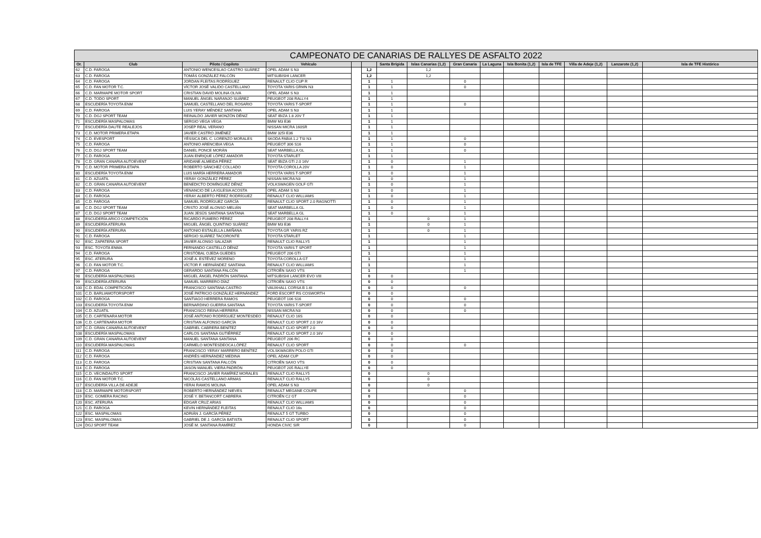| CAMPEONATO DE CANARIAS DE RALLYES DE ASFALTO 2022 | | | | | | | | | | | | | | |
| --- | --- | --- | --- | --- | --- | --- | --- | --- | --- | --- | --- | --- | --- | --- |
| Or. | Club | Piloto / Copiloto | Vehículo | | | Santa Brígida | Islas Canarias (1,2) | Gran Canaria | La Laguna | Isla Bonita (1,2) | Isla de TFE | Villa de Adeje (1,2) | Lanzarote (1,2) | Isla de TFE Histórico |
| 62 | C.D. FAROGA | ANTONIO WENCESLAO CASTRO SUÁREZ | OPEL ADAM S N3 | | 1,2 | | 1,2 | | | | | | | |
| 63 | C.D. FAROGA | TOMÁS GONZÁLEZ FALCÓN | MITSUBISHI LANCER | | 1,2 | | 1,2 | | | | | | | |
| 64 | C.D. FAROGA | JORDAN FLEITAS RODRÍGUEZ | RENAULT CLIO CUP R | | 1 | 1 | | 0 | | | | | | |
| 65 | C.D. FAN MOTOR T.C. | VÍCTOR JOSÉ VALIDO CASTELLANO | TOYOTA YARIS GRMN N3 | | 1 | 1 | | 0 | | | | | | |
| 66 | C.D. MARMAPE MOTOR SPORT | CRISTIAN DAVID MOLINA OLIVA | OPEL ADAM S N3 | | 1 | 1 | | | | | | | | |
| 67 | C.D. TODO SPORT | MANUEL ÁNGEL NARANJO SUÁREZ | PEUGEOT 208 RALLY4 | | 1 | 1 | | | | | | | | |
| 68 | ESCUDERÍA TOYOTA ENM | SAMUEL CASTELLANO DEL ROSARIO | TOYOTA YARIS T-SPORT | | 1 | 1 | | 0 | | | | | | |
| 69 | C.D. FAROGA | LUIS YERAY MÉNDEZ SANTANA | OPEL ADAM S N3 | | 1 | 1 | | | | | | | | |
| 70 | C.D. DGJ SPORT TEAM | REINALDO JAVIER MONZÓN DÉNIZ | SEAT IBIZA 1.8 20V T | | 1 | 1 | | | | | | | | |
| 71 | ESCUDERÍA MASPALOMAS | SERGIO VEGA VEGA | BMW M3 E36 | | 1 | 1 | | | | | | | | |
| 72 | ESCUDERÍA DAUTE REALEJOS | JOSEP REAL VERANO | NISSAN MICRA 160SR | | 1 | 1 | | | | | | | | |
| 73 | C.D. MOTOR PRIMERA ETAPA | JAVIER CASTRO JIMÉNEZ | BMW 325I E36 | | 1 | 1 | | | | | | | | |
| 74 | C.D. EVESPORT | YÉSSICA DEL C. LORENZO MORALES | SKODA FABIA 1.2 TSI N3 | | 1 | 1 | | 0 | | | | | | |
| 75 | C.D. FAROGA | ANTONIO ARENCIBIA VEGA | PEUGEOT 306 S16 | | 1 | 1 | | 0 | | | | | | |
| 76 | C.D. DGJ SPORT TEAM | DANIEL PONCE MORÁN | SEAT MARBELLA GL | | 1 | 1 | | 0 | | | | | | |
| 77 | C.D. FAROGA | JUAN ENRIQUE LÓPEZ AMADOR | TOYOTA STARLET | | 1 | 1 | | | | | | | | |
| 78 | C.D. GRAN CANARIA AUTOEVENT | ARIDANE ALMEIDA PÉREZ | SEAT IBIZA GTI 2.0 16V | | 1 | 0 | | 1 | | | | | | |
| 79 | C.D. MOTOR PRIMERA ETAPA | ROBERTO SÁNCHEZ COLLADO | TOYOTA COROLLA 20V | | 1 | 0 | | 1 | | | | | | |
| 80 | ESCUDERÍA TOYOTA ENM | LUIS MARÍA HERRERA AMADOR | TOYOTA YARIS T-SPORT | | 1 | 0 | | 1 | | | | | | |
| 81 | C.D. AZUATIL | YERAY GONZÁLEZ PÉREZ | NISSAN MICRA N3 | | 1 | 0 | | 1 | | | | | | |
| 82 | C.D. GRAN CANARIA AUTOEVENT | BENEDICTO DOMÍNGUEZ DÉNIZ | VOLKSWAGEN GOLF GTI | | 1 | 0 | | 1 | | | | | | |
| 83 | C.D. FAROGA | VENANCIO DE LA IGLESIA ACOSTA | OPEL ADAM S N3 | | 1 | 0 | | 1 | | | | | | |
| 84 | C.D. FAROGA | YERAY ALBERTO PÉREZ RODRÍGUEZ | RENAULT CLIO WILLIAMS | | 1 | 0 | | 1 | | | | | | |
| 85 | C.D. FAROGA | SAMUEL RODRÍGUEZ GARCÍA | RENAULT CLIO SPORT 2.0 RAGNOTTI | | 1 | 0 | | 1 | | | | | | |
| 86 | C.D. DGJ SPORT TEAM | CRISTO JOSÉ ALONSO MELIÁN | SEAT MARBELLA GL | | 1 | 0 | | 1 | | | | | | |
| 87 | C.D. DGJ SPORT TEAM | JUAN JESÚS SANTANA SANTANA | SEAT MARBELLA GL | | 1 | 0 | | 1 | | | | | | |
| 88 | ESCUDERÍA ARICO COMPETICIÓN | RICARDO FUMERO PÉREZ | PEUGEOT 208 RALLY4 | | 1 | | 0 | 1 | | | | | | |
| 89 | ESCUDERÍA ATERURA | MIGUEL ÁNGEL QUINTINO SUÁREZ | BMW M3 E36 | | 1 | | 0 | 1 | | | | | | |
| 90 | ESCUDERÍA ATERURA | ANTONIO ESTALELLA LIMIÑANA | TOYOTA GR YARIS RZ | | 1 | | 0 | 1 | | | | | | |
| 91 | C.D. FAROGA | SERGIO SUÁREZ TACORONTE | TOYOTA STARLET | | 1 | | | 1 | | | | | | |
| 92 | ESC. ZAPATERA SPORT | JAVIER ALONSO SALAZAR | RENAULT CLIO RALLY5 | | 1 | | | 1 | | | | | | |
| 93 | ESC. TOYOTA ENMA | FERNANDO CASTELLÓ DÉNIZ | TOYOTA YARIS T SPORT | | 1 | | | 1 | | | | | | |
| 94 | C.D. FAROGA | CRISTÓBAL OJEDA GUEDES | PEUGEOT 206 GTI | | 1 | | | 1 | | | | | | |
| 95 | ESC. ATERURA | JOSÉ A. ESTÉVEZ MORENO | TOYOTA COROLLA GT | | 1 | | | 1 | | | | | | |
| 96 | C.D. FAN MOTOR T.C. | VÍCTOR F. HERNÁNDEZ SANTANA | RENAULT CLIO WILLIAMS | | 1 | | | 1 | | | | | | |
| 97 | C.D. FAROGA | GERARDO SANTANA FALCÓN | CITROËN SAXO VTS | | 1 | | | 1 | | | | | | |
| 98 | ESCUDERÍA MASPALOMAS | MIGUEL ÁNGEL PADRÓN SANTANA | MITSUBISHI LANCER EVO VIII | | 0 | 0 | | | | | | | | |
| 99 | ESCUDERÍA ATERURA | SAMUEL MARRERO DÍAZ | CITROËN SAXO VTS | | 0 | 0 | | | | | | | | |
| 100 | C.D. EDAL COMPETICIÓN | FRANCISCO SANTANA CASTRO | VAUXHALL CORSA B 1.6I | | 0 | 0 | | 0 | | | | | | |
| 101 | C.D. BARLIAMOTORSPORT | JOSÉ PATRICIO GONZÁLEZ HERNÁNDEZ | FORD ESCORT RS COSWORTH | | 0 | 0 | | | | | | | | |
| 102 | C.D. FAROGA | SANTIAGO HERRERA RAMOS | PEUGEOT 106 S16 | | 0 | 0 | | 0 | | | | | | |
| 103 | ESCUDERÍA TOYOTA ENM | BERNARDINO GUERRA SANTANA | TOYOTA YARIS T-SPORT | | 0 | 0 | | 0 | | | | | | |
| 104 | C.D. AZUATIL | FRANCISCO REINA HERRERA | NISSAN MICRA N3 | | 0 | 0 | | 0 | | | | | | |
| 105 | C.D. CARTENARA MOTOR | JOSÉ ANTONIO RODRÍGUEZ MONTESDEO | RENAULT CLIO 16S | | 0 | 0 | | | | | | | | |
| 106 | C.D. CARTENARA MOTOR | CRISTIAN ALFONSO GARCÍA | RENAULT CLIO SPORT 2.0 16V | | 0 | 0 | | | | | | | | |
| 107 | C.D. GRAN CANARIA AUTOEVENT | GABRIEL CABRERA BENÍTEZ | RENAULT CLIO SPORT 2.0 | | 0 | 0 | | | | | | | | |
| 108 | ESCUDERÍA MASPALOMAS | CARLOS SANTANA GUTIÉRREZ | RENAULT CLIO SPORT 2.0 16V | | 0 | 0 | | | | | | | | |
| 109 | C.D. GRAN CANARIA AUTOEVENT | MANUEL SANTANA SANTANA | PEUGEOT 206 RC | | 0 | 0 | | | | | | | | |
| 110 | ESCUDERÍA MASPALOMAS | CARMELO MONTESDEOCA LÓPEZ | RENAULT CLIO SPORT | | 0 | 0 | | 0 | | | | | | |
| 111 | C.D. FAROGA | FRANCISCO YERAY MARRERO BENÍTEZ | VOLSKWAGEN POLO GTI | | 0 | 0 | | | | | | | | |
| 112 | C.D. FAROGA | ANDRÉS HERNÁNDEZ MEDINA | OPEL ADAM CUP | | 0 | 0 | | | | | | | | |
| 113 | C.D. FAROGA | CRISTIAN SANTANA FALCÓN | CITROËN SAXO VTS | | 0 | 0 | | | | | | | | |
| 114 | C.D. FAROGA | JASON MANUEL VIERA PADRÓN | PEUGEOT 205 RALLYE | | 0 | 0 | | | | | | | | |
| 115 | C.D. VECINDAUTO SPORT | FRANCISCO JAVIER RAMÍREZ MORALES | RENAULT CLIO RALLY5 | | 0 | | 0 | | | | | | | |
| 116 | C.D. FAN MOTOR T.C. | NICOLÁS CASTELLANO ARMAS | RENAULT CLIO RALLY5 | | 0 | | 0 | | | | | | | |
| 117 | ESCUDERÍA VILLA DE ADEJE | YERAI RAMOS MOLINA | OPEL ADAM S N3 | | 0 | | 0 | | | | | | | |
| 118 | C.D. MARMAPE MOTORSPORT | ROBERTO HERNÁNDEZ NIEVES | RENAULT MEGANE COUPE | | 0 | | | 0 | | | | | | |
| 119 | ESC. GOMERA RACING | JOSÉ Y. BETANCORT CABRERA | CITROËN C2 GT | | 0 | | | 0 | | | | | | |
| 120 | ESC. ATERURA | EDGAR CRUZ ARIAS | RENAULT CLIO WILLIAMS | | 0 | | | 0 | | | | | | |
| 121 | C.D. FAROGA | KEVIN HERNÁNDEZ FLEITAS | RENAULT CLIO 16s | | 0 | | | 0 | | | | | | |
| 122 | ESC. MASPALOMAS | ADRIÁN J. GARCÍA PÉREZ | RENAULT 5 GT TURBO | | 0 | | | 0 | | | | | | |
| 123 | ESC. MASPALOMAS | GABRIEL DE J. GARCÍA BATISTA | RENAULT CLIO SPORT | | 0 | | | 0 | | | | | | |
| 124 | DGJ SPORT TEAM | JOSÉ M. SANTANA RAMÍREZ | HONDA CIVIC SIR | | 0 | | | 0 | | | | | | |